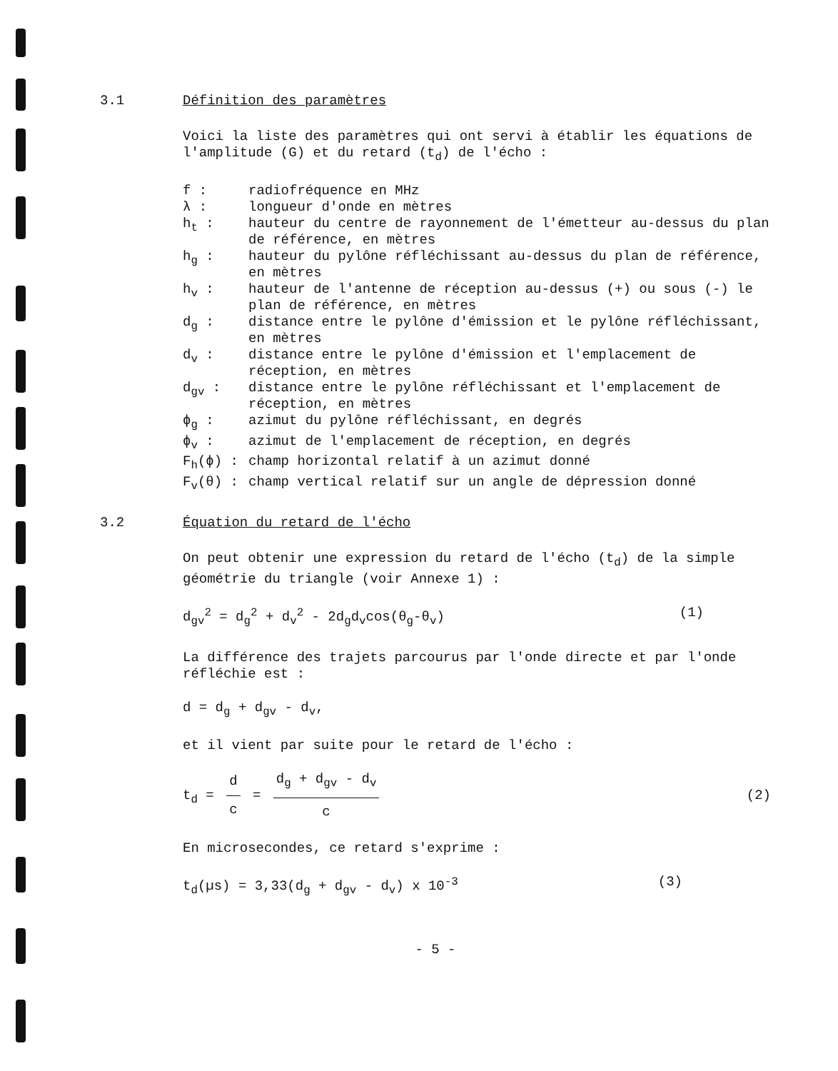3.1 Définition des paramètres
Voici la liste des paramètres qui ont servi à établir les équations de l'amplitude (G) et du retard (t<sub>d</sub>) de l'écho :
f : radiofréquence en MHz λ : longueur d'onde en mètres h<sub>t</sub> : hauteur du centre de rayonnement de l'émetteur au-dessus du plan de référence, en mètres h<sub>g</sub> : hauteur du pylône réfléchissant au-dessus du plan de référence, en mètres h<sub>v</sub> : hauteur de l'antenne de réception au-dessus (+) ou sous (-) le plan de référence, en mètres d<sub>g</sub> : distance entre le pylône d'émission et le pylône réfléchissant, en mètres d<sub>v</sub> : distance entre le pylône d'émission et l'emplacement de réception, en mètres d<sub>gv</sub> : distance entre le pylône réfléchissant et l'emplacement de réception, en mètres ϕ<sub>g</sub> : azimut du pylône réfléchissant, en degrés ϕ<sub>v</sub> : azimut de l'emplacement de réception, en degrés F<sub>h</sub>(ϕ) : champ horizontal relatif à un azimut donné F<sub>v</sub>(θ) : champ vertical relatif sur un angle de dépression donné
3.2 Équation du retard de l'écho
On peut obtenir une expression du retard de l'écho (t<sub>d</sub>) de la simple géométrie du triangle (voir Annexe 1) :
d<sub>gv</sub><sup>2</sup> = d<sub>g</sub><sup>2</sup> + d<sub>v</sub><sup>2</sup> - 2d<sub>g</sub>d<sub>v</sub>cos(θ<sub>g</sub>-θ<sub>v</sub>) (1)
La différence des trajets parcourus par l'onde directe et par l'onde réfléchie est :
d = d<sub>g</sub> + d<sub>gv</sub> - d<sub>v</sub>,
et il vient par suite pour le retard de l'écho :
t<sub>d</sub> = d c = d<sub>g</sub> + d<sub>gv</sub> - d<sub>v</sub> c (2)
En microsecondes, ce retard s'exprime :
t<sub>d</sub>(µs) = 3,33(d<sub>g</sub> + d<sub>gv</sub> - d<sub>v</sub>) x 10<sup>-3</sup> (3)
- 5 -